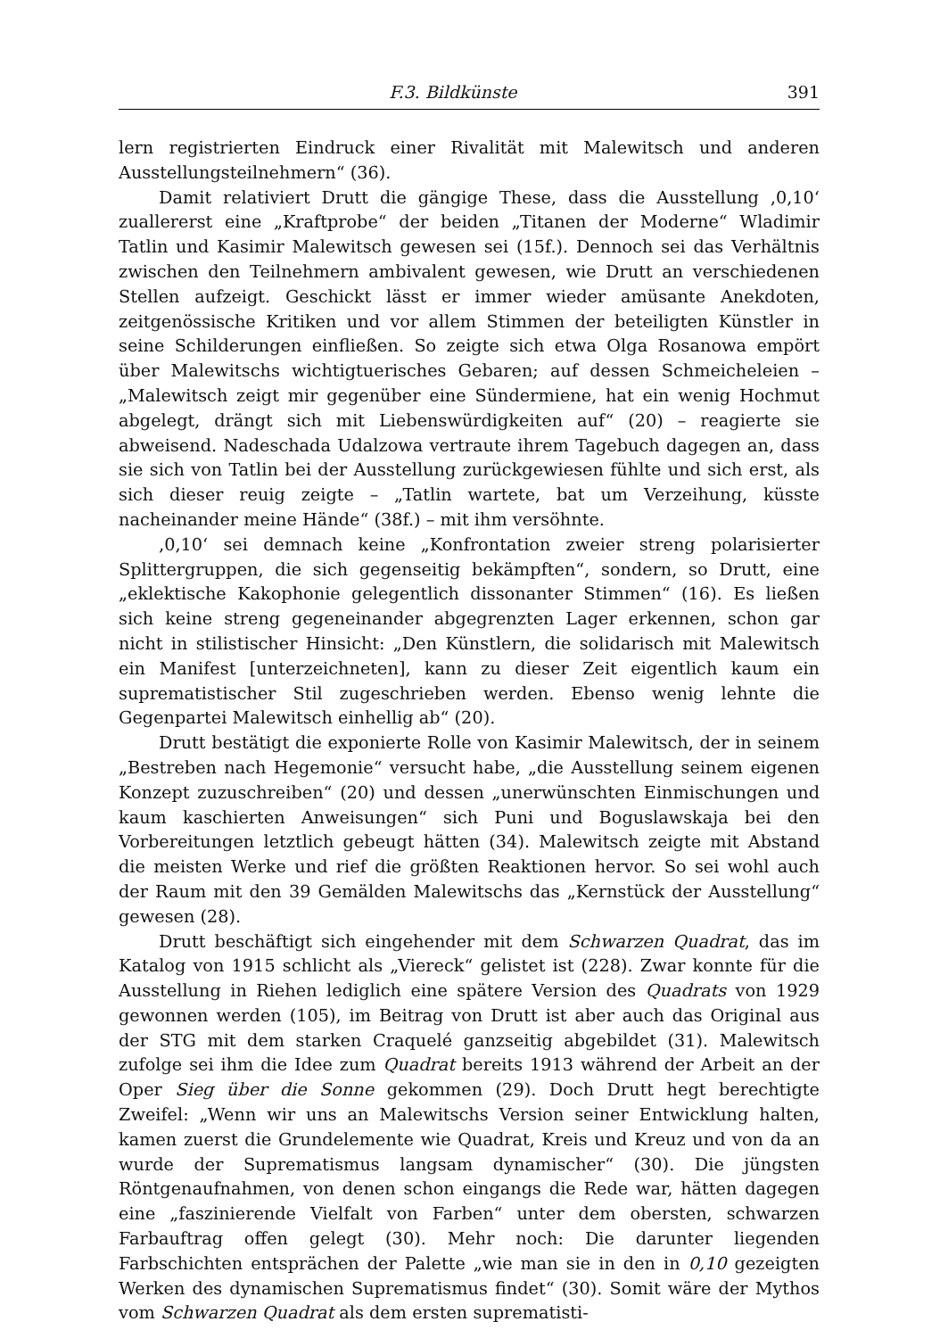F.3. Bildkünste 391
lern registrierten Eindruck einer Rivalität mit Malewitsch und anderen Ausstellungs­teilnehmern“ (36).
Damit relativiert Drutt die gängige These, dass die Ausstellung ‚0,10‘ zuallererst eine „Kraftprobe“ der beiden „Titanen der Moderne“ Wladimir Tatlin und Kasimir Malewitsch gewesen sei (15f.). Dennoch sei das Verhältnis zwischen den Teilnehmern ambivalent gewesen, wie Drutt an verschiedenen Stellen aufzeigt. Geschickt lässt er immer wieder amüsante Anekdoten, zeitgenössische Kritiken und vor allem Stimmen der beteiligten Künstler in seine Schilderungen einfließen. So zeigte sich etwa Olga Rosanowa empört über Malewitschs wichtigtuerisches Gebaren; auf dessen Schmeicheleien – „Malewitsch zeigt mir gegenüber eine Sündermiene, hat ein wenig Hochmut abgelegt, drängt sich mit Liebenswürdigkeiten auf“ (20) – reagierte sie abweisend. Nadeschada Udalzowa vertraute ihrem Tagebuch dagegen an, dass sie sich von Tatlin bei der Ausstellung zurückgewiesen fühlte und sich erst, als sich dieser reuig zeigte – „Tatlin wartete, bat um Verzeihung, küsste nacheinander meine Hände“ (38f.) – mit ihm versöhnte.
‚0,10‘ sei demnach keine „Konfrontation zweier streng polarisierter Splitter­gruppen, die sich gegenseitig bekämpften“, sondern, so Drutt, eine „eklektische Kakophonie gelegentlich dissonanter Stimmen“ (16). Es ließen sich keine streng gegen­einander abgegrenzten Lager erkennen, schon gar nicht in stilistischer Hinsicht: „Den Künstlern, die solidarisch mit Malewitsch ein Manifest [unterzeichneten], kann zu dieser Zeit eigentlich kaum ein suprematistischer Stil zugeschrieben werden. Ebenso wenig lehnte die Gegenpartei Malewitsch einhellig ab“ (20).
Drutt bestätigt die exponierte Rolle von Kasimir Malewitsch, der in seinem „Bestreben nach Hegemonie“ versucht habe, „die Ausstellung seinem eigenen Konzept zuzuschreiben“ (20) und dessen „unerwünschten Einmischungen und kaum kaschierten Anweisungen“ sich Puni und Boguslawskaja bei den Vorbereitungen letzt­lich gebeugt hätten (34). Malewitsch zeigte mit Abstand die meisten Werke und rief die größten Reaktionen hervor. So sei wohl auch der Raum mit den 39 Gemälden Malewitschs das „Kernstück der Ausstellung“ gewesen (28).
Drutt beschäftigt sich eingehender mit dem Schwarzen Quadrat, das im Katalog von 1915 schlicht als „Viereck“ gelistet ist (228). Zwar konnte für die Ausstellung in Riehen lediglich eine spätere Version des Quadrats von 1929 gewonnen werden (105), im Beitrag von Drutt ist aber auch das Original aus der STG mit dem starken Craquelé ganzseitig abgebildet (31). Malewitsch zufolge sei ihm die Idee zum Quadrat bereits 1913 während der Arbeit an der Oper Sieg über die Sonne gekommen (29). Doch Drutt hegt berechtigte Zweifel: „Wenn wir uns an Malewitschs Version seiner Entwicklung halten, kamen zuerst die Grundelemente wie Quadrat, Kreis und Kreuz und von da an wurde der Suprematismus langsam dynamischer“ (30). Die jüngsten Röntgenauf­nahmen, von denen schon eingangs die Rede war, hätten dagegen eine „faszinie­rende Vielfalt von Farben“ unter dem obersten, schwarzen Farbauftrag offen gelegt (30). Mehr noch: Die darunter liegenden Farbschichten entsprächen der Palette „wie man sie in den in 0,10 gezeigten Werken des dynamischen Suprematismus findet“ (30). Somit wäre der Mythos vom Schwarzen Quadrat als dem ersten suprematisti-